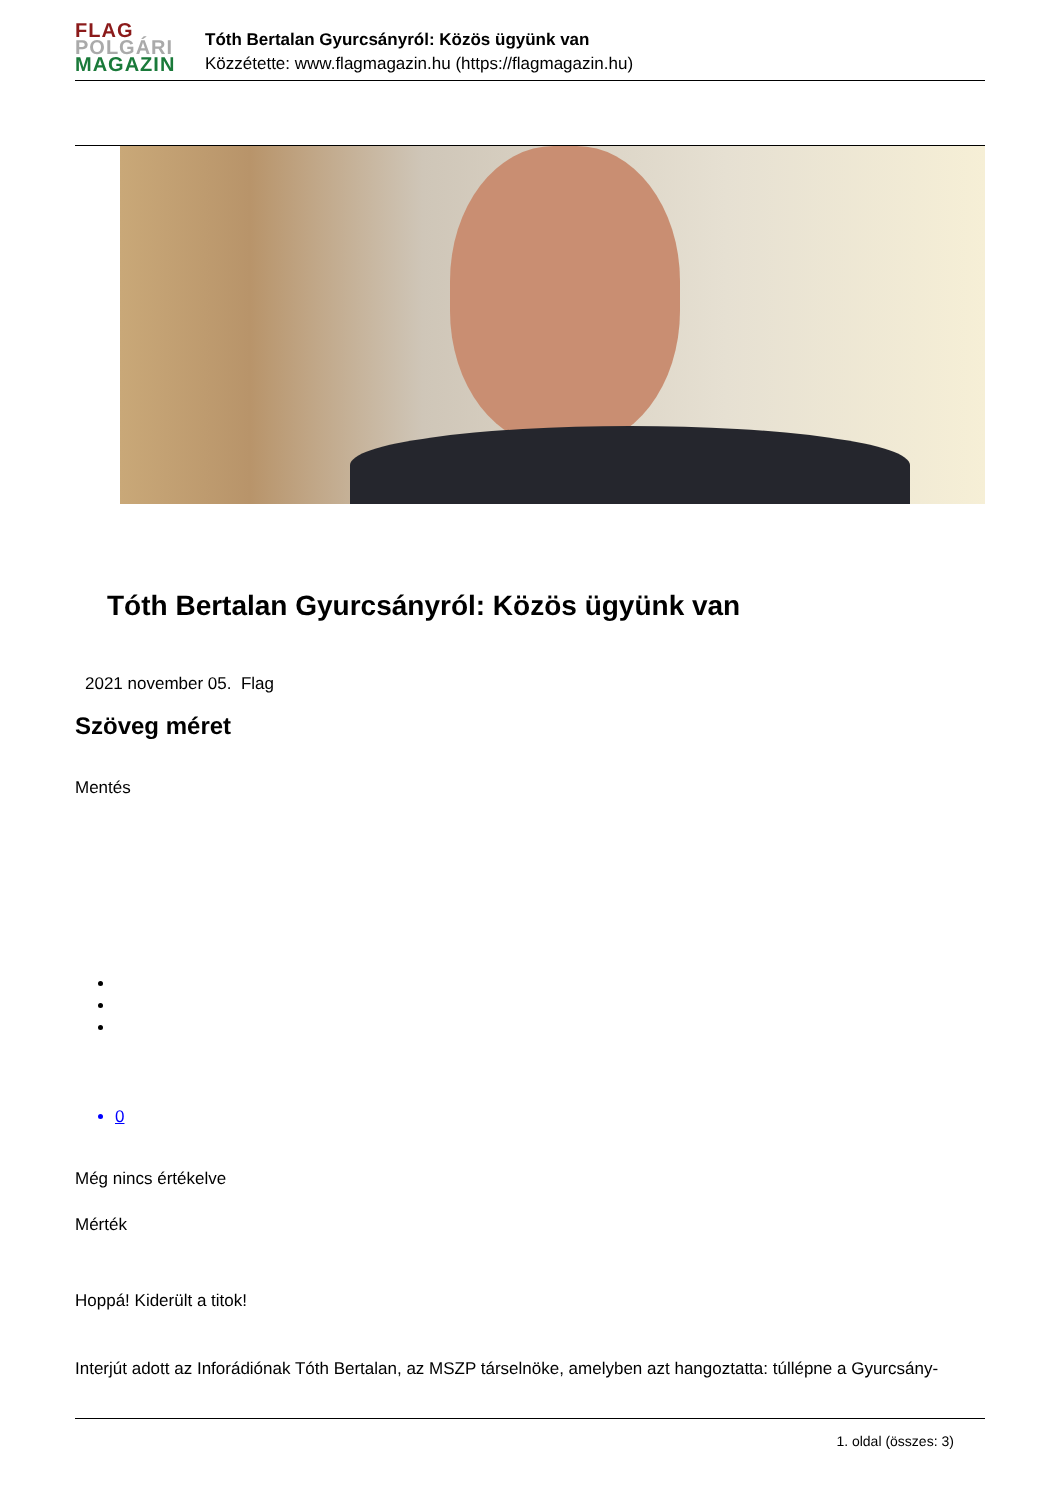FLAG
POLGÁRI
MAGAZIN
Tóth Bertalan Gyurcsányról: Közös ügyünk van
Közzétette: www.flagmagazin.hu (https://flagmagazin.hu)
Tóth Bertalan Gyurcsányról: Közös ügyünk van
2021 november 05. Flag
Szöveg méret
Mentés
0
Még nincs értékelve
Mérték
Hoppá! Kiderült a titok!
Interjút adott az Inforádiónak Tóth Bertalan, az MSZP társelnöke, amelyben azt hangoztatta: túllépne a Gyurcsány-
1. oldal (összes: 3)